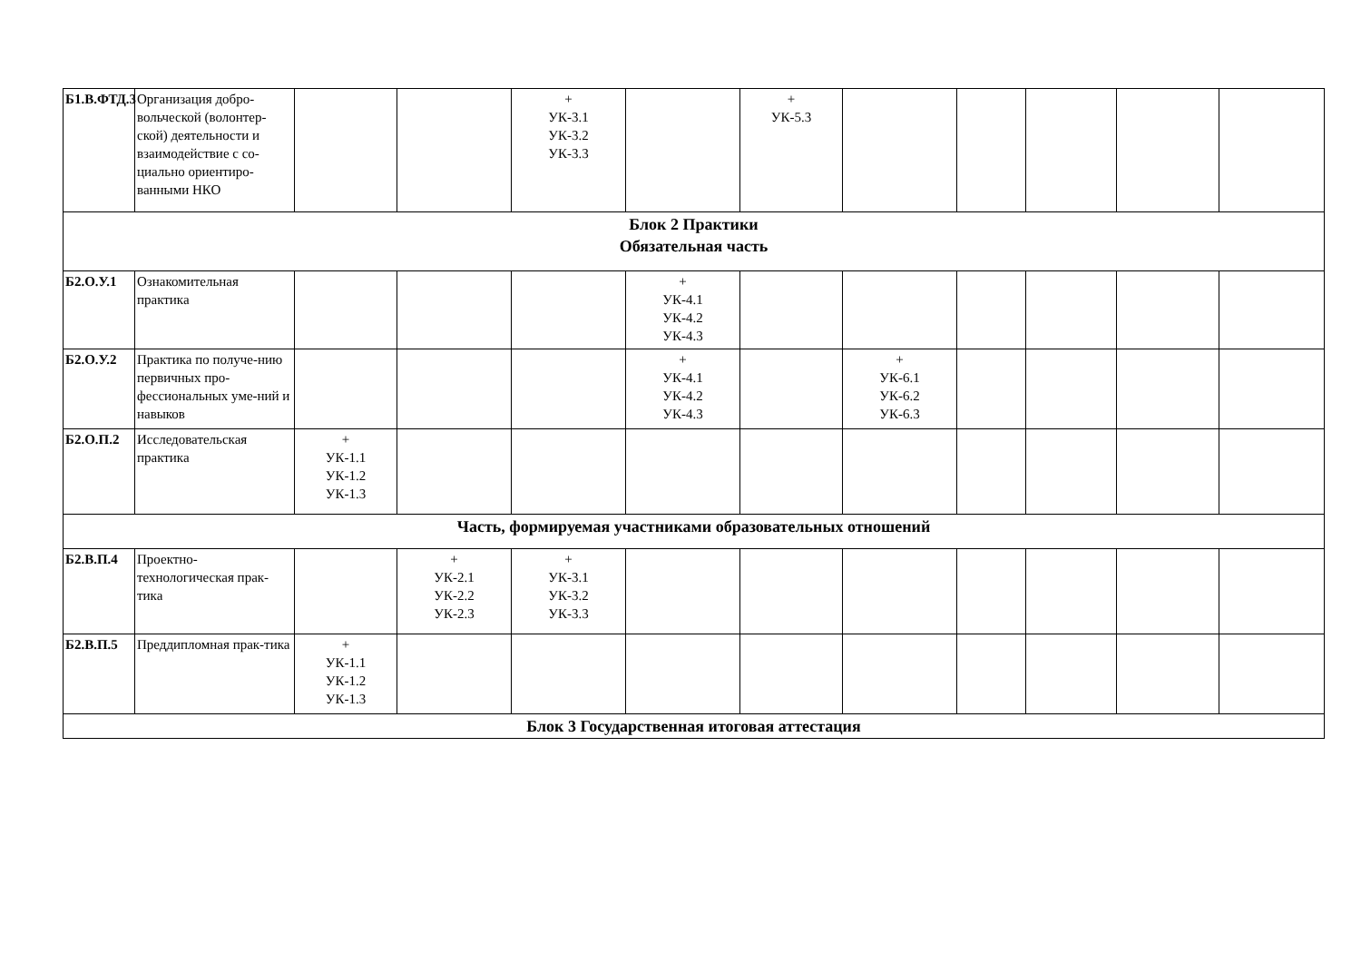| Б1.В.ФТД.3 | Организация добро-вольческой (волонтер-ской) деятельности и взаимодействие с со-циально ориентиро-ванными НКО | | | + УК-3.1 УК-3.2 УК-3.3 | | + УК-5.3 | | | | | |
| Блок 2 Практики Обязательная часть | | | | | | | | | | | |
| Б2.О.У.1 | Ознакомительная практика | | | | + УК-4.1 УК-4.2 УК-4.3 | | | | | | |
| Б2.О.У.2 | Практика по получе-нию первичных про-фессиональных уме-ний и навыков | | | | + УК-4.1 УК-4.2 УК-4.3 | | + УК-6.1 УК-6.2 УК-6.3 | | | | |
| Б2.О.П.2 | Исследовательская практика | + УК-1.1 УК-1.2 УК-1.3 | | | | | | | | | |
| Часть, формируемая участниками образовательных отношений | | | | | | | | | | | |
| Б2.В.П.4 | Проектно-технологическая прак-тика | | + УК-2.1 УК-2.2 УК-2.3 | + УК-3.1 УК-3.2 УК-3.3 | | | | | | | |
| Б2.В.П.5 | Преддипломная прак-тика | + УК-1.1 УК-1.2 УК-1.3 | | | | | | | | | |
| Блок 3 Государственная итоговая аттестация | | | | | | | | | | | |